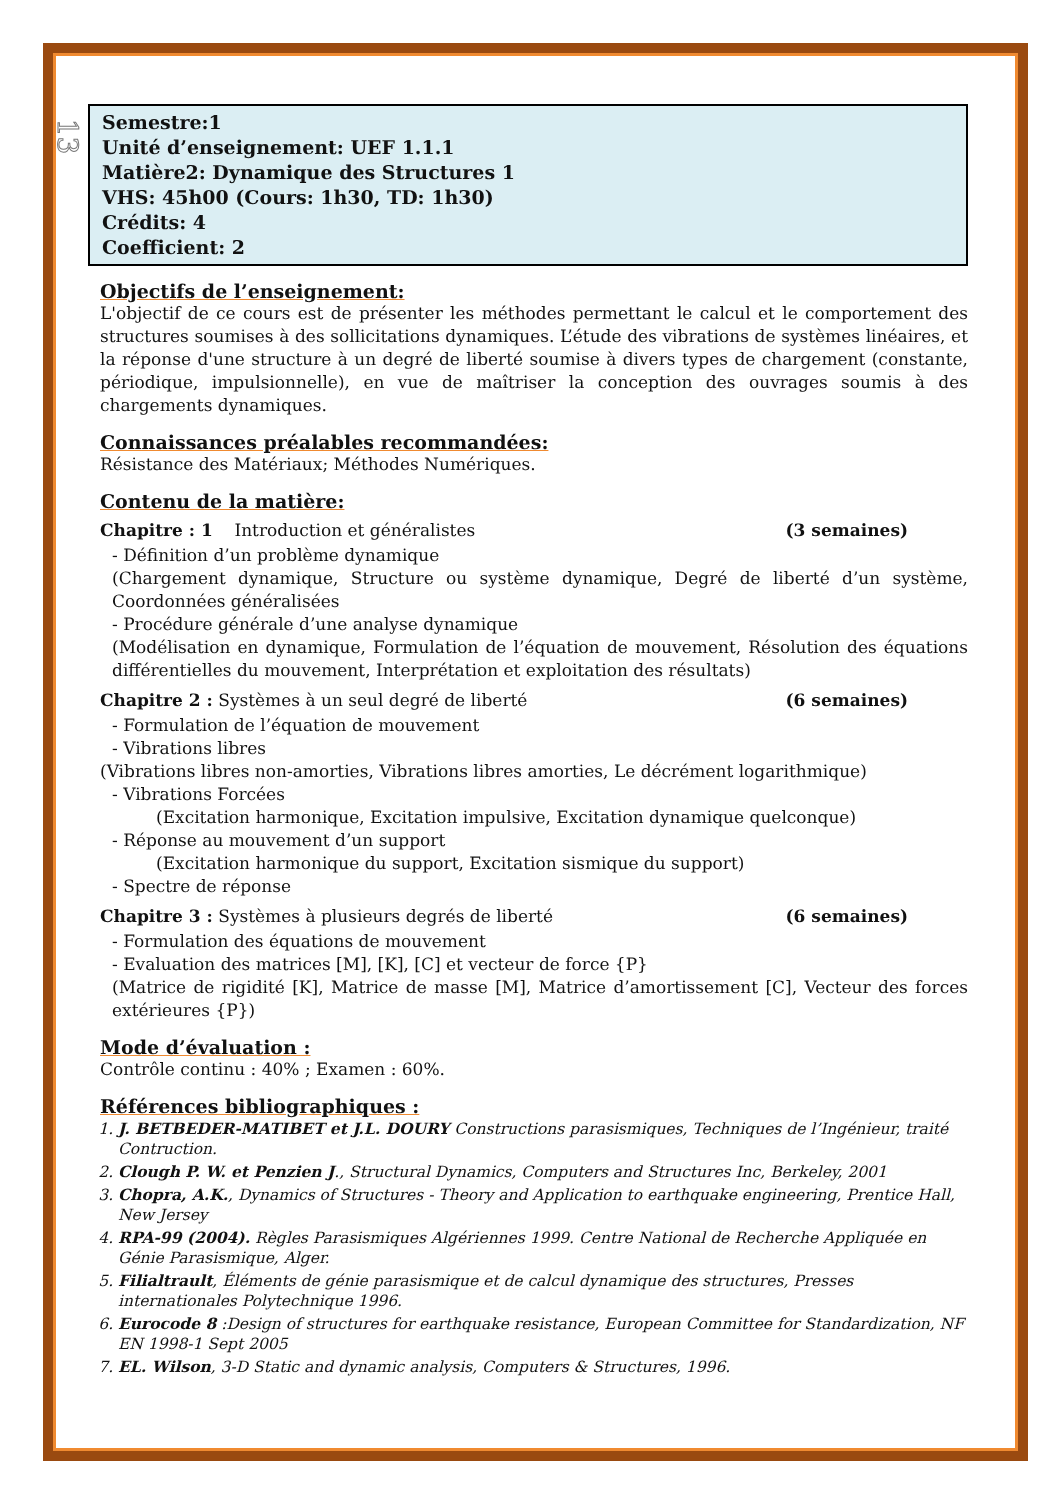13
Semestre:1
Unité d’enseignement: UEF 1.1.1
Matière2: Dynamique des Structures 1
VHS: 45h00 (Cours: 1h30, TD: 1h30)
Crédits: 4
Coefficient: 2
Objectifs de l’enseignement:
L'objectif de ce cours est de présenter les méthodes permettant le calcul et le comportement des structures soumises à des sollicitations dynamiques. L’étude des vibrations de systèmes linéaires, et la réponse d'une structure à un degré de liberté soumise à divers types de chargement (constante, périodique, impulsionnelle), en vue de maîtriser la conception des ouvrages soumis à des chargements dynamiques.
Connaissances préalables recommandées:
Résistance des Matériaux; Méthodes Numériques.
Contenu de la matière:
Chapitre : 1 Introduction et généralistes (3 semaines)
- Définition d’un problème dynamique
(Chargement dynamique, Structure ou système dynamique, Degré de liberté d’un système, Coordonnées généralisées
- Procédure générale d’une analyse dynamique
(Modélisation en dynamique, Formulation de l’équation de mouvement, Résolution des équations différentielles du mouvement, Interprétation et exploitation des résultats)
Chapitre 2 : Systèmes à un seul degré de liberté (6 semaines)
- Formulation de l’équation de mouvement
- Vibrations libres
(Vibrations libres non-amorties, Vibrations libres amorties, Le décrément logarithmique)
- Vibrations Forcées
(Excitation harmonique, Excitation impulsive, Excitation dynamique quelconque)
- Réponse au mouvement d’un support
(Excitation harmonique du support, Excitation sismique du support)
- Spectre de réponse
Chapitre 3 : Systèmes à plusieurs degrés de liberté (6 semaines)
- Formulation des équations de mouvement
- Evaluation des matrices [M], [K], [C] et vecteur de force {P}
(Matrice de rigidité [K], Matrice de masse [M], Matrice d’amortissement [C], Vecteur des forces extérieures {P})
Mode d’évaluation :
Contrôle continu : 40% ; Examen : 60%.
Références bibliographiques :
1. J. BETBEDER-MATIBET et J.L. DOURY Constructions parasismiques, Techniques de l’Ingénieur, traité Contruction.
2. Clough P. W. et Penzien J., Structural Dynamics, Computers and Structures Inc, Berkeley, 2001
3. Chopra, A.K., Dynamics of Structures - Theory and Application to earthquake engineering, Prentice Hall, New Jersey
4. RPA-99 (2004). Règles Parasismiques Algériennes 1999. Centre National de Recherche Appliquée en Génie Parasismique, Alger.
5. Filialtrault, Éléments de génie parasismique et de calcul dynamique des structures, Presses internationales Polytechnique 1996.
6. Eurocode 8 :Design of structures for earthquake resistance, European Committee for Standardization, NF EN 1998-1 Sept 2005
7. EL. Wilson, 3-D Static and dynamic analysis, Computers & Structures, 1996.